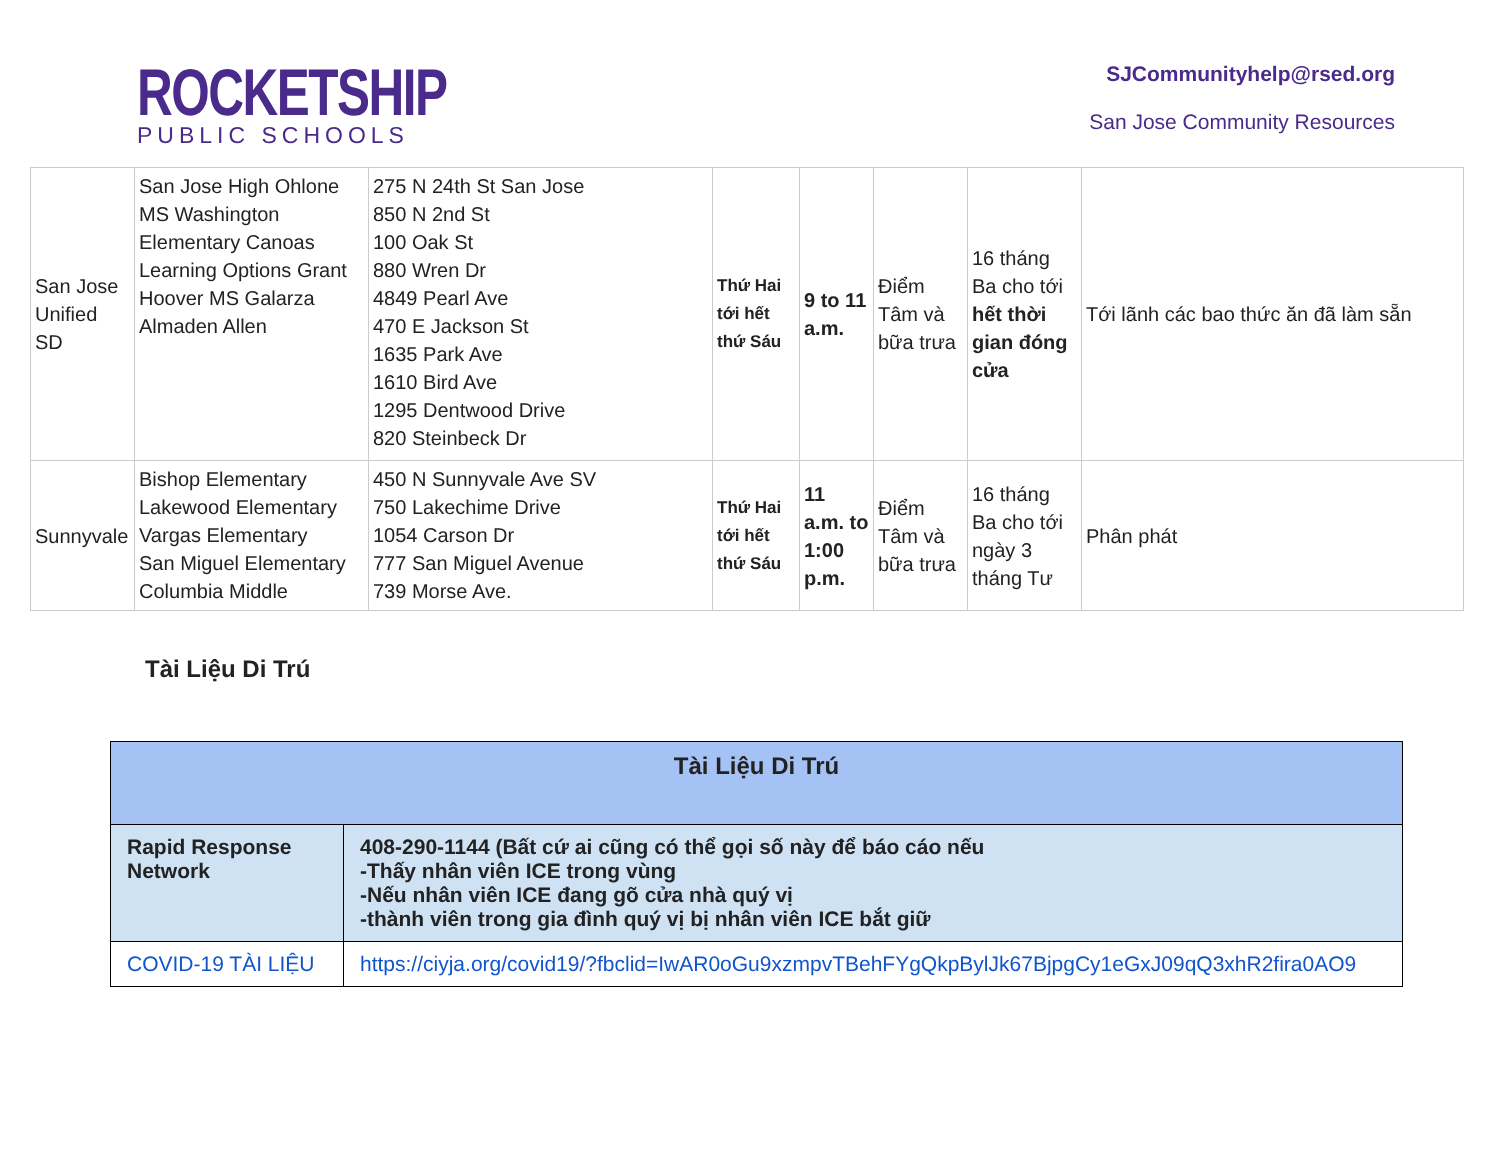ROCKETSHIP
PUBLIC SCHOOLS
SJCommunityhelp@rsed.org
San Jose Community Resources
| San Jose Unified SD | San Jose High Ohlone MS Washington Elementary Canoas Learning Options Grant Hoover MS Galarza Almaden Allen | 275 N 24th St San Jose 850 N 2nd St 100 Oak St 880 Wren Dr 4849 Pearl Ave 470 E Jackson St 1635 Park Ave 1610 Bird Ave 1295 Dentwood Drive 820 Steinbeck Dr | Thứ Hai tới hết thứ Sáu | 9 to 11 a.m. | Điểm Tâm và bữa trưa | 16 tháng Ba cho tới hết thời gian đóng cửa | Tới lãnh các bao thức ăn đã làm sẵn |
| Sunnyvale | Bishop Elementary Lakewood Elementary Vargas Elementary San Miguel Elementary Columbia Middle | 450 N Sunnyvale Ave SV 750 Lakechime Drive 1054 Carson Dr 777 San Miguel Avenue 739 Morse Ave. | Thứ Hai tới hết thứ Sáu | 11 a.m. to 1:00 p.m. | Điểm Tâm và bữa trưa | 16 tháng Ba cho tới ngày 3 tháng Tư | Phân phát |
Tài Liệu Di Trú
| Tài Liệu Di Trú | |
| --- | --- |
| Rapid Response Network | 408-290-1144 (Bất cứ ai cũng có thể gọi số này để báo cáo nếu -Thấy nhân viên ICE trong vùng -Nếu nhân viên ICE đang gõ cửa nhà quý vị -thành viên trong gia đình quý vị bị nhân viên ICE bắt giữ |
| COVID-19 TÀI LIỆU | https://ciyja.org/covid19/?fbclid=IwAR0oGu9xzmpvTBehFYgQkpBylJk67BjpgCy1eGxJ09qQ3xhR2fira0AO9 |